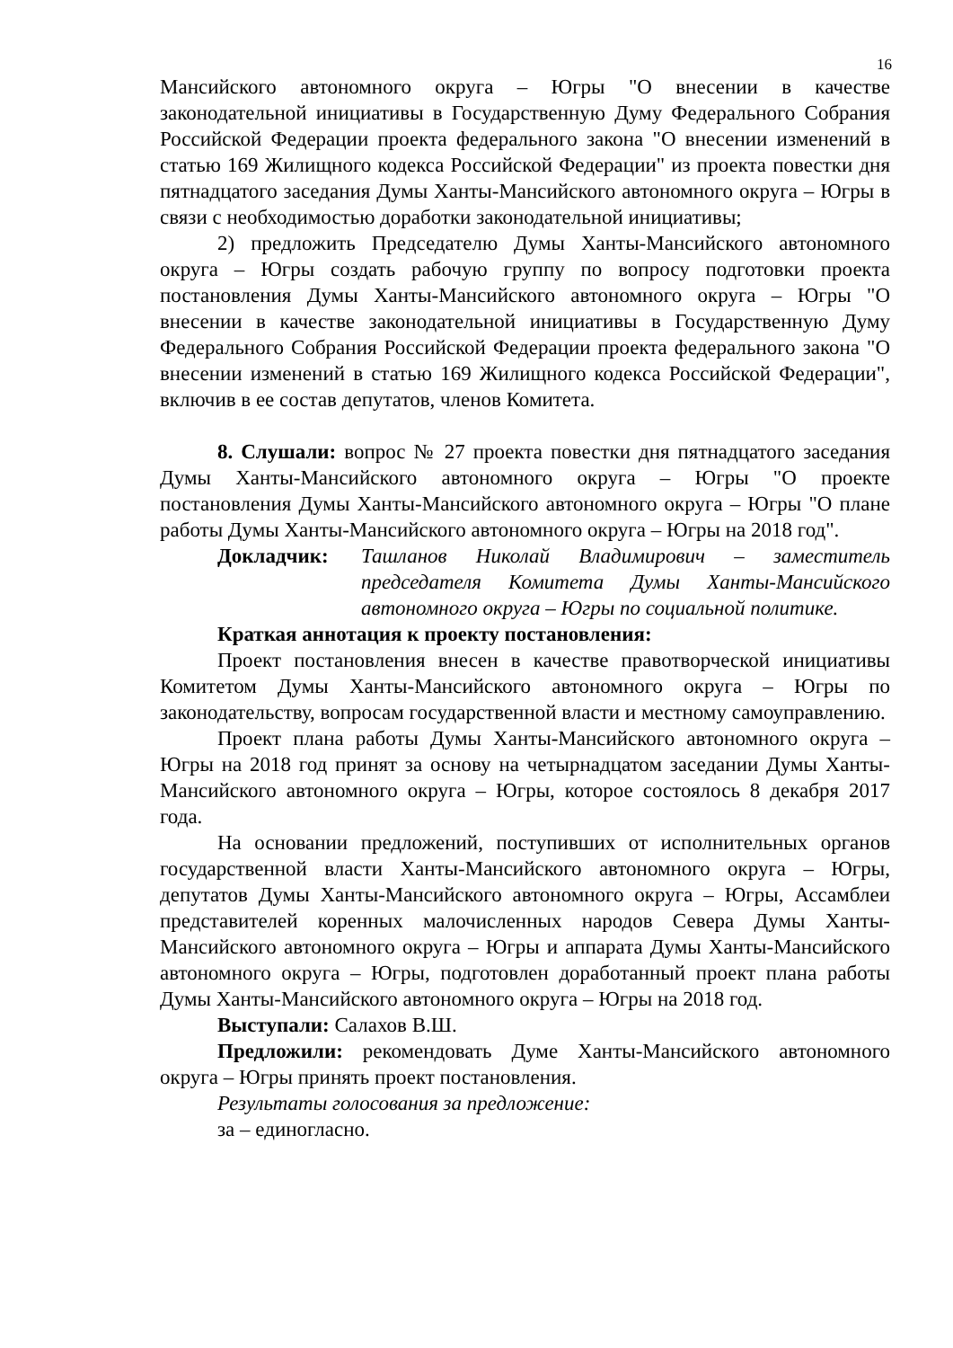16
Мансийского автономного округа – Югры "О внесении в качестве законодательной инициативы в Государственную Думу Федерального Собрания Российской Федерации проекта федерального закона "О внесении изменений в статью 169 Жилищного кодекса Российской Федерации" из проекта повестки дня пятнадцатого заседания Думы Ханты-Мансийского автономного округа – Югры в связи с необходимостью доработки законодательной инициативы;
2) предложить Председателю Думы Ханты-Мансийского автономного округа – Югры создать рабочую группу по вопросу подготовки проекта постановления Думы Ханты-Мансийского автономного округа – Югры "О внесении в качестве законодательной инициативы в Государственную Думу Федерального Собрания Российской Федерации проекта федерального закона "О внесении изменений в статью 169 Жилищного кодекса Российской Федерации", включив в ее состав депутатов, членов Комитета.
8. Слушали: вопрос № 27 проекта повестки дня пятнадцатого заседания Думы Ханты-Мансийского автономного округа – Югры "О проекте постановления Думы Ханты-Мансийского автономного округа – Югры "О плане работы Думы Ханты-Мансийского автономного округа – Югры на 2018 год".
Докладчик: Ташланов Николай Владимирович – заместитель председателя Комитета Думы Ханты-Мансийского автономного округа – Югры по социальной политике.
Краткая аннотация к проекту постановления:
Проект постановления внесен в качестве правотворческой инициативы Комитетом Думы Ханты-Мансийского автономного округа – Югры по законодательству, вопросам государственной власти и местному самоуправлению.
Проект плана работы Думы Ханты-Мансийского автономного округа – Югры на 2018 год принят за основу на четырнадцатом заседании Думы Ханты-Мансийского автономного округа – Югры, которое состоялось 8 декабря 2017 года.
На основании предложений, поступивших от исполнительных органов государственной власти Ханты-Мансийского автономного округа – Югры, депутатов Думы Ханты-Мансийского автономного округа – Югры, Ассамблеи представителей коренных малочисленных народов Севера Думы Ханты-Мансийского автономного округа – Югры и аппарата Думы Ханты-Мансийского автономного округа – Югры, подготовлен доработанный проект плана работы Думы Ханты-Мансийского автономного округа – Югры на 2018 год.
Выступали: Салахов В.Ш.
Предложили: рекомендовать Думе Ханты-Мансийского автономного округа – Югры принять проект постановления.
Результаты голосования за предложение:
за – единогласно.